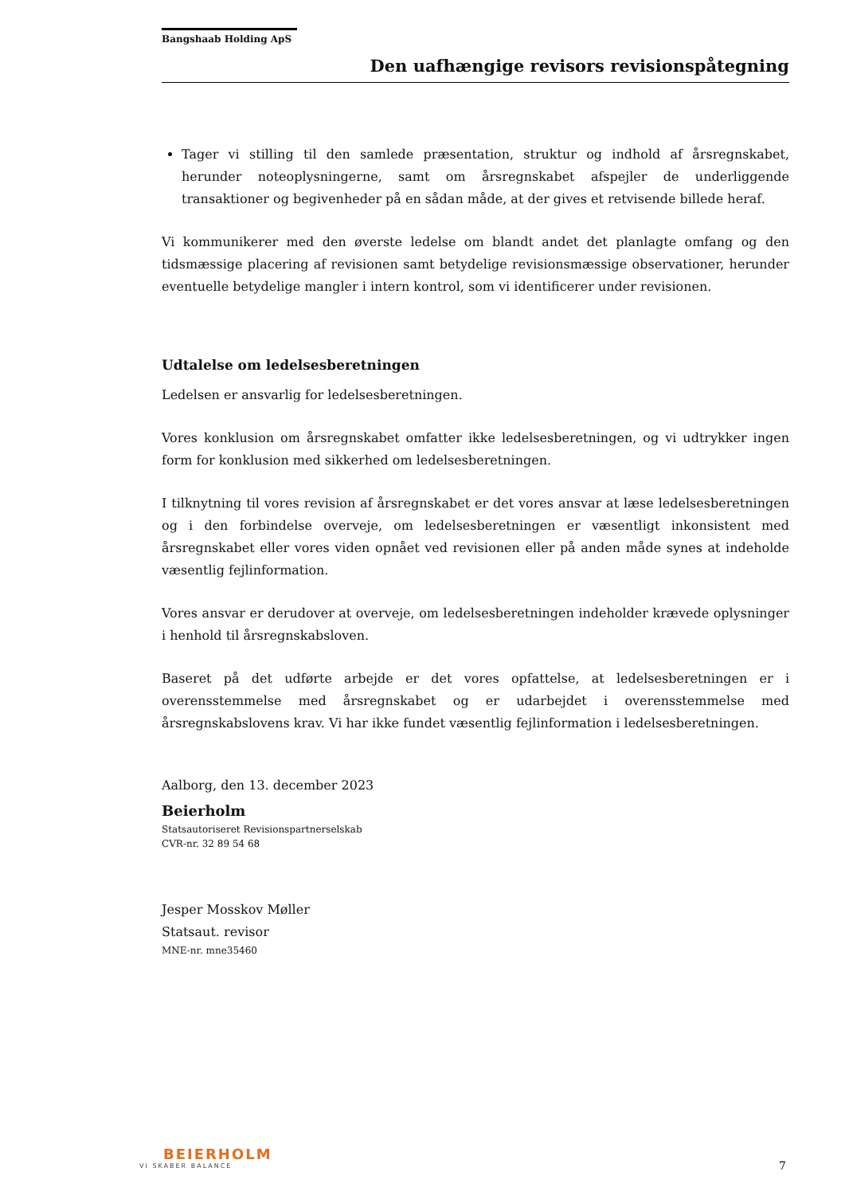Bangshaab Holding ApS
Den uafhængige revisors revisionspåtegning
Tager vi stilling til den samlede præsentation, struktur og indhold af årsregnskabet, herunder noteoplysningerne, samt om årsregnskabet afspejler de underliggende transaktioner og begivenheder på en sådan måde, at der gives et retvisende billede heraf.
Vi kommunikerer med den øverste ledelse om blandt andet det planlagte omfang og den tidsmæssige placering af revisionen samt betydelige revisionsmæssige observationer, herunder eventuelle betydelige mangler i intern kontrol, som vi identificerer under revisionen.
Udtalelse om ledelsesberetningen
Ledelsen er ansvarlig for ledelsesberetningen.
Vores konklusion om årsregnskabet omfatter ikke ledelsesberetningen, og vi udtrykker ingen form for konklusion med sikkerhed om ledelsesberetningen.
I tilknytning til vores revision af årsregnskabet er det vores ansvar at læse ledelsesberetningen og i den forbindelse overveje, om ledelsesberetningen er væsentligt inkonsistent med årsregnskabet eller vores viden opnået ved revisionen eller på anden måde synes at indeholde væsentlig fejlinformation.
Vores ansvar er derudover at overveje, om ledelsesberetningen indeholder krævede oplysninger i henhold til årsregnskabsloven.
Baseret på det udførte arbejde er det vores opfattelse, at ledelsesberetningen er i overensstemmelse med årsregnskabet og er udarbejdet i overensstemmelse med årsregnskabslovens krav. Vi har ikke fundet væsentlig fejlinformation i ledelsesberetningen.
Aalborg, den 13. december 2023
Beierholm
Statsautoriseret Revisionspartnerselskab
CVR-nr. 32 89 54 68
Jesper Mosskov Møller
Statsaut. revisor
MNE-nr. mne35460
BEIERHOLM
VI SKABER BALANCE
7